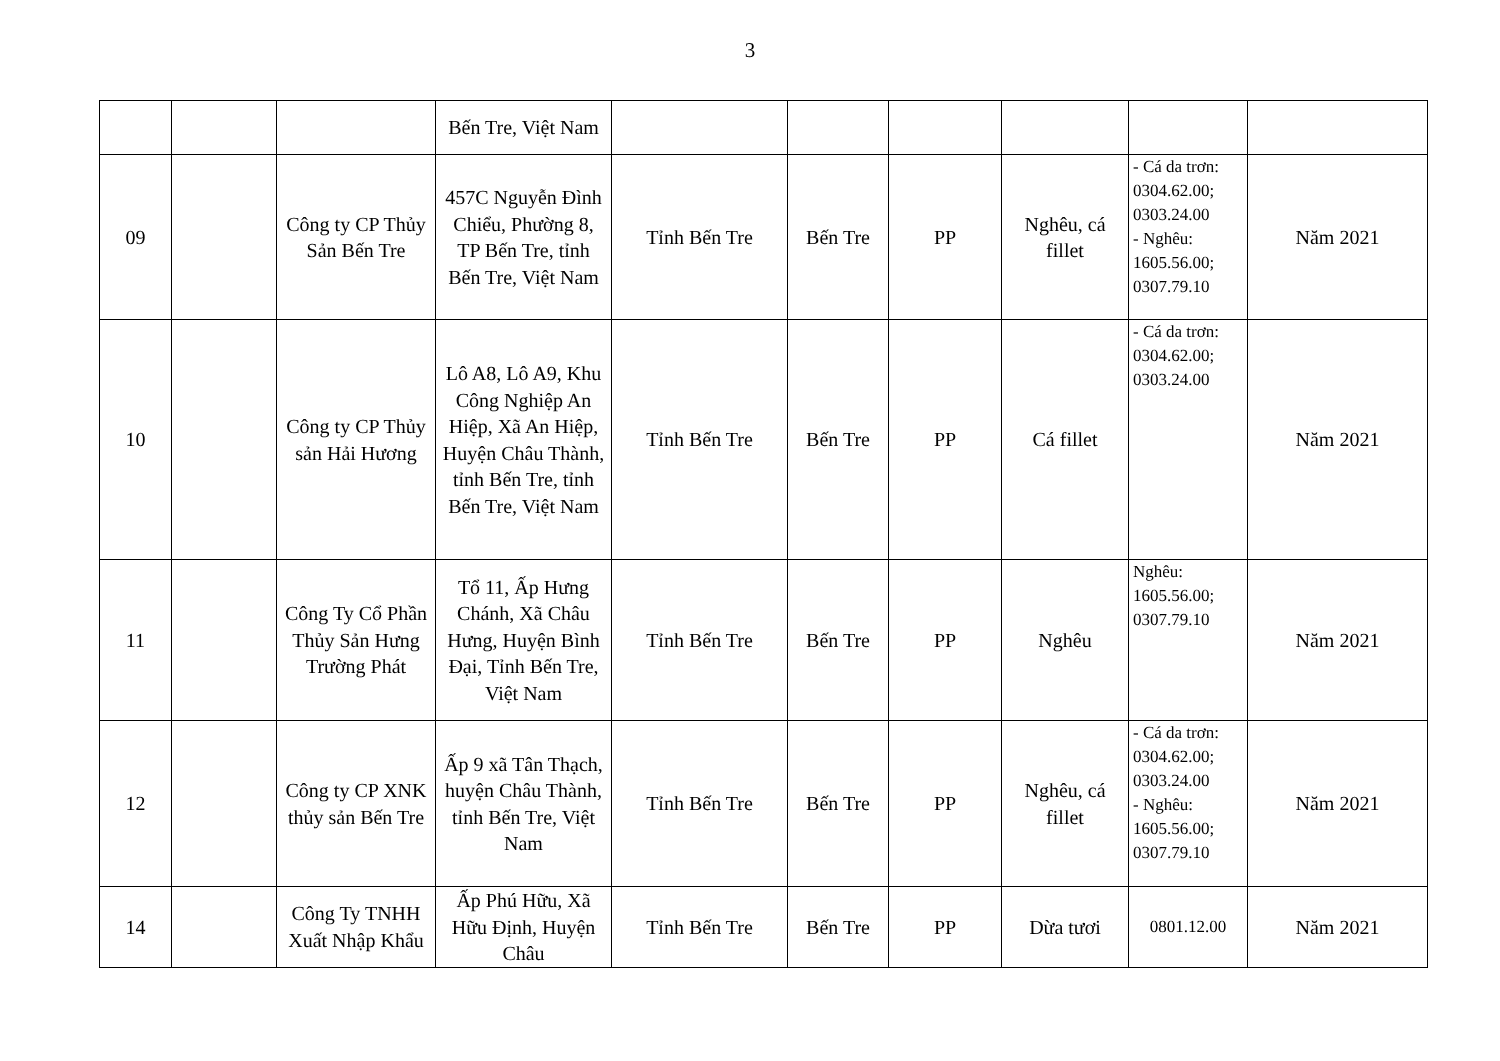3
| | | | Bến Tre, Việt Nam | | | | | | |
| 09 | | Công ty CP Thủy Sản Bến Tre | 457C Nguyễn Đình Chiểu, Phường 8, TP Bến Tre, tỉnh Bến Tre, Việt Nam | Tỉnh Bến Tre | Bến Tre | PP | Nghêu, cá fillet | - Cá da trơn: 0304.62.00; 0303.24.00 - Nghêu: 1605.56.00; 0307.79.10 | Năm 2021 |
| 10 | | Công ty CP Thủy sản Hải Hương | Lô A8, Lô A9, Khu Công Nghiệp An Hiệp, Xã An Hiệp, Huyện Châu Thành, tỉnh Bến Tre, tỉnh Bến Tre, Việt Nam | Tỉnh Bến Tre | Bến Tre | PP | Cá fillet | - Cá da trơn: 0304.62.00; 0303.24.00 | Năm 2021 |
| 11 | | Công Ty Cổ Phần Thủy Sản Hưng Trường Phát | Tổ 11, Ấp Hưng Chánh, Xã Châu Hưng, Huyện Bình Đại, Tỉnh Bến Tre, Việt Nam | Tỉnh Bến Tre | Bến Tre | PP | Nghêu | Nghêu: 1605.56.00; 0307.79.10 | Năm 2021 |
| 12 | | Công ty CP XNK thủy sản Bến Tre | Ấp 9 xã Tân Thạch, huyện Châu Thành, tỉnh Bến Tre, Việt Nam | Tỉnh Bến Tre | Bến Tre | PP | Nghêu, cá fillet | - Cá da trơn: 0304.62.00; 0303.24.00 - Nghêu: 1605.56.00; 0307.79.10 | Năm 2021 |
| 14 | | Công Ty TNHH Xuất Nhập Khẩu | Ấp Phú Hữu, Xã Hữu Định, Huyện Châu | Tỉnh Bến Tre | Bến Tre | PP | Dừa tươi | 0801.12.00 | Năm 2021 |